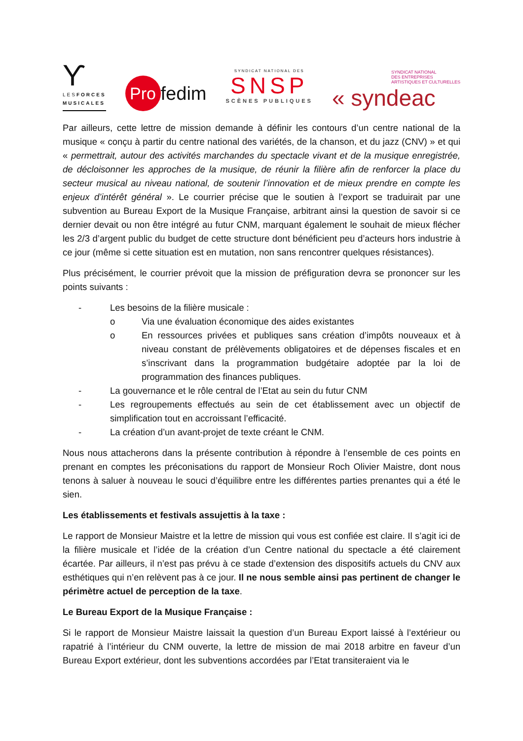Ƴ
LESFORCES
MUSICALES
Pro fedim
SYNDICAT NATIONAL DES
SNSP
SCÈNES PUBLIQUES
SYNDICAT NATIONAL
DES ENTREPRISES
ARTISTIQUES ET CULTURELLES
« syndeac
Par ailleurs, cette lettre de mission demande à définir les contours d’un centre national de la musique « conçu à partir du centre national des variétés, de la chanson, et du jazz (CNV) » et qui « permettrait, autour des activités marchandes du spectacle vivant et de la musique enregistrée, de décloisonner les approches de la musique, de réunir la filière afin de renforcer la place du secteur musical au niveau national, de soutenir l’innovation et de mieux prendre en compte les enjeux d’intérêt général ». Le courrier précise que le soutien à l’export se traduirait par une subvention au Bureau Export de la Musique Française, arbitrant ainsi la question de savoir si ce dernier devait ou non être intégré au futur CNM, marquant également le souhait de mieux flécher les 2/3 d’argent public du budget de cette structure dont bénéficient peu d’acteurs hors industrie à ce jour (même si cette situation est en mutation, non sans rencontrer quelques résistances).
Plus précisément, le courrier prévoit que la mission de préfiguration devra se prononcer sur les points suivants :
- Les besoins de la filière musicale :
o Via une évaluation économique des aides existantes
o En ressources privées et publiques sans création d’impôts nouveaux et à niveau constant de prélèvements obligatoires et de dépenses fiscales et en s’inscrivant dans la programmation budgétaire adoptée par la loi de programmation des finances publiques.
- La gouvernance et le rôle central de l’Etat au sein du futur CNM
- Les regroupements effectués au sein de cet établissement avec un objectif de simplification tout en accroissant l’efficacité.
- La création d’un avant-projet de texte créant le CNM.
Nous nous attacherons dans la présente contribution à répondre à l’ensemble de ces points en prenant en comptes les préconisations du rapport de Monsieur Roch Olivier Maistre, dont nous tenons à saluer à nouveau le souci d’équilibre entre les différentes parties prenantes qui a été le sien.
Les établissements et festivals assujettis à la taxe :
Le rapport de Monsieur Maistre et la lettre de mission qui vous est confiée est claire. Il s’agit ici de la filière musicale et l’idée de la création d’un Centre national du spectacle a été clairement écartée. Par ailleurs, il n’est pas prévu à ce stade d’extension des dispositifs actuels du CNV aux esthétiques qui n’en relèvent pas à ce jour. Il ne nous semble ainsi pas pertinent de changer le périmètre actuel de perception de la taxe.
Le Bureau Export de la Musique Française :
Si le rapport de Monsieur Maistre laissait la question d’un Bureau Export laissé à l’extérieur ou rapatrié à l’intérieur du CNM ouverte, la lettre de mission de mai 2018 arbitre en faveur d’un Bureau Export extérieur, dont les subventions accordées par l’Etat transiteraient via le